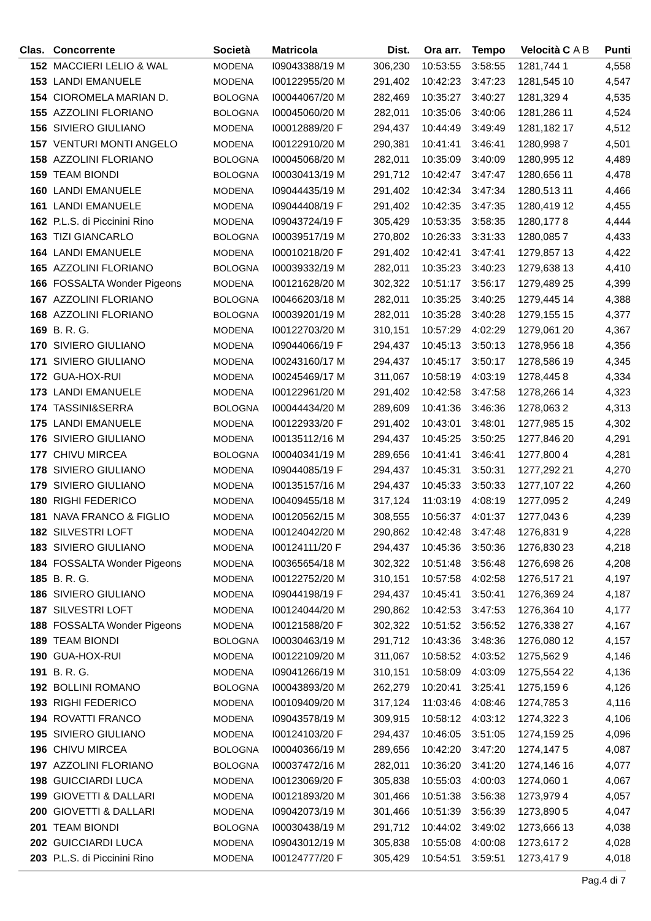| Clas. | Concorrente | Società | Matricola | Dist. | Ora arr. | Tempo | Velocità | C A B | Punti |
| --- | --- | --- | --- | --- | --- | --- | --- | --- | --- |
| 152 | MACCIERI LELIO & WAL | MODENA | I09043388/19 M | 306,230 | 10:53:55 | 3:58:55 | 1281,744 | 1 | 4,558 |
| 153 | LANDI EMANUELE | MODENA | I00122955/20 M | 291,402 | 10:42:23 | 3:47:23 | 1281,545 | 10 | 4,547 |
| 154 | CIOROMELA MARIAN D. | BOLOGNA | I00044067/20 M | 282,469 | 10:35:27 | 3:40:27 | 1281,329 | 4 | 4,535 |
| 155 | AZZOLINI FLORIANO | BOLOGNA | I00045060/20 M | 282,011 | 10:35:06 | 3:40:06 | 1281,286 | 11 | 4,524 |
| 156 | SIVIERO GIULIANO | MODENA | I00012889/20 F | 294,437 | 10:44:49 | 3:49:49 | 1281,182 | 17 | 4,512 |
| 157 | VENTURI MONTI ANGELO | MODENA | I00122910/20 M | 290,381 | 10:41:41 | 3:46:41 | 1280,998 | 7 | 4,501 |
| 158 | AZZOLINI FLORIANO | BOLOGNA | I00045068/20 M | 282,011 | 10:35:09 | 3:40:09 | 1280,995 | 12 | 4,489 |
| 159 | TEAM BIONDI | BOLOGNA | I00030413/19 M | 291,712 | 10:42:47 | 3:47:47 | 1280,656 | 11 | 4,478 |
| 160 | LANDI EMANUELE | MODENA | I09044435/19 M | 291,402 | 10:42:34 | 3:47:34 | 1280,513 | 11 | 4,466 |
| 161 | LANDI EMANUELE | MODENA | I09044408/19 F | 291,402 | 10:42:35 | 3:47:35 | 1280,419 | 12 | 4,455 |
| 162 | P.L.S. di Piccinini Rino | MODENA | I09043724/19 F | 305,429 | 10:53:35 | 3:58:35 | 1280,177 | 8 | 4,444 |
| 163 | TIZI GIANCARLO | BOLOGNA | I00039517/19 M | 270,802 | 10:26:33 | 3:31:33 | 1280,085 | 7 | 4,433 |
| 164 | LANDI EMANUELE | MODENA | I00010218/20 F | 291,402 | 10:42:41 | 3:47:41 | 1279,857 | 13 | 4,422 |
| 165 | AZZOLINI FLORIANO | BOLOGNA | I00039332/19 M | 282,011 | 10:35:23 | 3:40:23 | 1279,638 | 13 | 4,410 |
| 166 | FOSSALTA Wonder Pigeons | MODENA | I00121628/20 M | 302,322 | 10:51:17 | 3:56:17 | 1279,489 | 25 | 4,399 |
| 167 | AZZOLINI FLORIANO | BOLOGNA | I00466203/18 M | 282,011 | 10:35:25 | 3:40:25 | 1279,445 | 14 | 4,388 |
| 168 | AZZOLINI FLORIANO | BOLOGNA | I00039201/19 M | 282,011 | 10:35:28 | 3:40:28 | 1279,155 | 15 | 4,377 |
| 169 | B. R. G. | MODENA | I00122703/20 M | 310,151 | 10:57:29 | 4:02:29 | 1279,061 | 20 | 4,367 |
| 170 | SIVIERO GIULIANO | MODENA | I09044066/19 F | 294,437 | 10:45:13 | 3:50:13 | 1278,956 | 18 | 4,356 |
| 171 | SIVIERO GIULIANO | MODENA | I00243160/17 M | 294,437 | 10:45:17 | 3:50:17 | 1278,586 | 19 | 4,345 |
| 172 | GUA-HOX-RUI | MODENA | I00245469/17 M | 311,067 | 10:58:19 | 4:03:19 | 1278,445 | 8 | 4,334 |
| 173 | LANDI EMANUELE | MODENA | I00122961/20 M | 291,402 | 10:42:58 | 3:47:58 | 1278,266 | 14 | 4,323 |
| 174 | TASSINI&SERRA | BOLOGNA | I00044434/20 M | 289,609 | 10:41:36 | 3:46:36 | 1278,063 | 2 | 4,313 |
| 175 | LANDI EMANUELE | MODENA | I00122933/20 F | 291,402 | 10:43:01 | 3:48:01 | 1277,985 | 15 | 4,302 |
| 176 | SIVIERO GIULIANO | MODENA | I00135112/16 M | 294,437 | 10:45:25 | 3:50:25 | 1277,846 | 20 | 4,291 |
| 177 | CHIVU MIRCEA | BOLOGNA | I00040341/19 M | 289,656 | 10:41:41 | 3:46:41 | 1277,800 | 4 | 4,281 |
| 178 | SIVIERO GIULIANO | MODENA | I09044085/19 F | 294,437 | 10:45:31 | 3:50:31 | 1277,292 | 21 | 4,270 |
| 179 | SIVIERO GIULIANO | MODENA | I00135157/16 M | 294,437 | 10:45:33 | 3:50:33 | 1277,107 | 22 | 4,260 |
| 180 | RIGHI FEDERICO | MODENA | I00409455/18 M | 317,124 | 11:03:19 | 4:08:19 | 1277,095 | 2 | 4,249 |
| 181 | NAVA FRANCO & FIGLIO | MODENA | I00120562/15 M | 308,555 | 10:56:37 | 4:01:37 | 1277,043 | 6 | 4,239 |
| 182 | SILVESTRI LOFT | MODENA | I00124042/20 M | 290,862 | 10:42:48 | 3:47:48 | 1276,831 | 9 | 4,228 |
| 183 | SIVIERO GIULIANO | MODENA | I00124111/20 F | 294,437 | 10:45:36 | 3:50:36 | 1276,830 | 23 | 4,218 |
| 184 | FOSSALTA Wonder Pigeons | MODENA | I00365654/18 M | 302,322 | 10:51:48 | 3:56:48 | 1276,698 | 26 | 4,208 |
| 185 | B. R. G. | MODENA | I00122752/20 M | 310,151 | 10:57:58 | 4:02:58 | 1276,517 | 21 | 4,197 |
| 186 | SIVIERO GIULIANO | MODENA | I09044198/19 F | 294,437 | 10:45:41 | 3:50:41 | 1276,369 | 24 | 4,187 |
| 187 | SILVESTRI LOFT | MODENA | I00124044/20 M | 290,862 | 10:42:53 | 3:47:53 | 1276,364 | 10 | 4,177 |
| 188 | FOSSALTA Wonder Pigeons | MODENA | I00121588/20 F | 302,322 | 10:51:52 | 3:56:52 | 1276,338 | 27 | 4,167 |
| 189 | TEAM BIONDI | BOLOGNA | I00030463/19 M | 291,712 | 10:43:36 | 3:48:36 | 1276,080 | 12 | 4,157 |
| 190 | GUA-HOX-RUI | MODENA | I00122109/20 M | 311,067 | 10:58:52 | 4:03:52 | 1275,562 | 9 | 4,146 |
| 191 | B. R. G. | MODENA | I09041266/19 M | 310,151 | 10:58:09 | 4:03:09 | 1275,554 | 22 | 4,136 |
| 192 | BOLLINI ROMANO | BOLOGNA | I00043893/20 M | 262,279 | 10:20:41 | 3:25:41 | 1275,159 | 6 | 4,126 |
| 193 | RIGHI FEDERICO | MODENA | I00109409/20 M | 317,124 | 11:03:46 | 4:08:46 | 1274,785 | 3 | 4,116 |
| 194 | ROVATTI FRANCO | MODENA | I09043578/19 M | 309,915 | 10:58:12 | 4:03:12 | 1274,322 | 3 | 4,106 |
| 195 | SIVIERO GIULIANO | MODENA | I00124103/20 F | 294,437 | 10:46:05 | 3:51:05 | 1274,159 | 25 | 4,096 |
| 196 | CHIVU MIRCEA | BOLOGNA | I00040366/19 M | 289,656 | 10:42:20 | 3:47:20 | 1274,147 | 5 | 4,087 |
| 197 | AZZOLINI FLORIANO | BOLOGNA | I00037472/16 M | 282,011 | 10:36:20 | 3:41:20 | 1274,146 | 16 | 4,077 |
| 198 | GUICCIARDI LUCA | MODENA | I00123069/20 F | 305,838 | 10:55:03 | 4:00:03 | 1274,060 | 1 | 4,067 |
| 199 | GIOVETTI & DALLARI | MODENA | I00121893/20 M | 301,466 | 10:51:38 | 3:56:38 | 1273,979 | 4 | 4,057 |
| 200 | GIOVETTI & DALLARI | MODENA | I09042073/19 M | 301,466 | 10:51:39 | 3:56:39 | 1273,890 | 5 | 4,047 |
| 201 | TEAM BIONDI | BOLOGNA | I00030438/19 M | 291,712 | 10:44:02 | 3:49:02 | 1273,666 | 13 | 4,038 |
| 202 | GUICCIARDI LUCA | MODENA | I09043012/19 M | 305,838 | 10:55:08 | 4:00:08 | 1273,617 | 2 | 4,028 |
| 203 | P.L.S. di Piccinini Rino | MODENA | I00124777/20 F | 305,429 | 10:54:51 | 3:59:51 | 1273,417 | 9 | 4,018 |
Pag.4 di 7